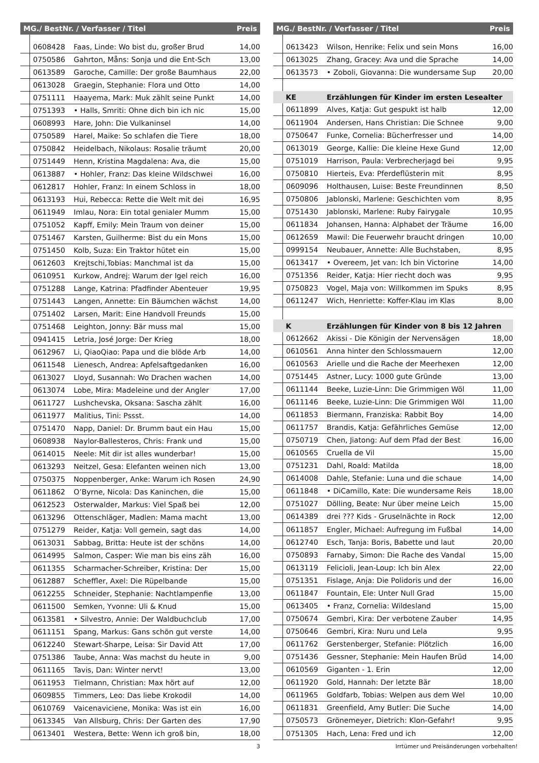| MG./ BestNr. / Verfasser / Titel | | | Preis |
| --- | --- | --- | --- |
| | 0608428 | Faas, Linde: Wo bist du, großer Brud | 14,00 |
| | 0750586 | Gahrton, Måns: Sonja und die Ent-Sch | 13,00 |
| | 0613589 | Garoche, Camille: Der große Baumhaus | 22,00 |
| | 0613028 | Graegin, Stephanie: Flora und Otto | 14,00 |
| | 0751111 | Haayema, Mark: Muk zählt seine Punkt | 14,00 |
| | 0751393 | • Halls, Smriti: Ohne dich bin ich nic | 15,00 |
| | 0608993 | Hare, John: Die Vulkaninsel | 14,00 |
| | 0750589 | Harel, Maike: So schlafen die Tiere | 18,00 |
| | 0750842 | Heidelbach, Nikolaus: Rosalie träumt | 20,00 |
| | 0751449 | Henn, Kristina Magdalena: Ava, die | 15,00 |
| | 0613887 | • Hohler, Franz: Das kleine Wildschwei | 16,00 |
| | 0612817 | Hohler, Franz: In einem Schloss in | 18,00 |
| | 0613193 | Hui, Rebecca: Rette die Welt mit dei | 16,95 |
| | 0611949 | Imlau, Nora: Ein total genialer Mumm | 15,00 |
| | 0751052 | Kapff, Emily: Mein Traum von deiner | 15,00 |
| | 0751467 | Karsten, Guilherme: Bist du ein Mons | 15,00 |
| | 0751450 | Kolb, Suza: Ein Traktor hütet ein | 15,00 |
| | 0612603 | Krejtschi,Tobias: Manchmal ist da | 15,00 |
| | 0610951 | Kurkow, Andrej: Warum der Igel reich | 16,00 |
| | 0751288 | Lange, Katrina: Pfadfinder Abenteuer | 19,95 |
| | 0751443 | Langen, Annette: Ein Bäumchen wächst | 14,00 |
| | 0751402 | Larsen, Marit: Eine Handvoll Freunds | 15,00 |
| | 0751468 | Leighton, Jonny: Bär muss mal | 15,00 |
| | 0941415 | Letria, José Jorge: Der Krieg | 18,00 |
| | 0612967 | Li, QiaoQiao: Papa und die blöde Arb | 14,00 |
| | 0611548 | Lienesch, Andrea: Apfelsaftgedanken | 16,00 |
| | 0613027 | Lloyd, Susannah: Wo Drachen wachen | 14,00 |
| | 0613074 | Lobe, Mira: Madeleine und der Angler | 17,00 |
| | 0611727 | Lushchevska, Oksana: Sascha zählt | 16,00 |
| | 0611977 | Malitius, Tini: Pssst. | 14,00 |
| | 0751470 | Napp, Daniel: Dr. Brumm baut ein Hau | 15,00 |
| | 0608938 | Naylor-Ballesteros, Chris: Frank und | 15,00 |
| | 0614015 | Neele: Mit dir ist alles wunderbar! | 15,00 |
| | 0613293 | Neitzel, Gesa: Elefanten weinen nich | 13,00 |
| | 0750375 | Noppenberger, Anke: Warum ich Rosen | 24,90 |
| | 0611862 | O’Byrne, Nicola: Das Kaninchen, die | 15,00 |
| | 0612523 | Osterwalder, Markus: Viel Spaß bei | 12,00 |
| | 0613296 | Ottenschläger, Madlen: Mama macht | 13,00 |
| | 0751279 | Reider, Katja: Voll gemein, sagt das | 14,00 |
| | 0613031 | Sabbag, Britta: Heute ist der schöns | 14,00 |
| | 0614995 | Salmon, Casper: Wie man bis eins zäh | 16,00 |
| | 0611355 | Scharmacher-Schreiber, Kristina: Der | 15,00 |
| | 0612887 | Scheffler, Axel: Die Rüpelbande | 15,00 |
| | 0612255 | Schneider, Stephanie: Nachtlampenfie | 13,00 |
| | 0611500 | Semken, Yvonne: Uli & Knud | 15,00 |
| | 0613581 | • Silvestro, Annie: Der Waldbuchclub | 17,00 |
| | 0611151 | Spang, Markus: Gans schön gut verste | 14,00 |
| | 0612240 | Stewart-Sharpe, Leisa: Sir David Att | 17,00 |
| | 0751386 | Taube, Anna: Was machst du heute in | 9,00 |
| | 0611165 | Tavis, Dan: Winter nervt! | 13,00 |
| | 0611953 | Tielmann, Christian: Max hört auf | 12,00 |
| | 0609855 | Timmers, Leo: Das liebe Krokodil | 14,00 |
| | 0610769 | Vaicenaviciene, Monika: Was ist ein | 16,00 |
| | 0613345 | Van Allsburg, Chris: Der Garten des | 17,90 |
| | 0613401 | Westera, Bette: Wenn ich groß bin, | 18,00 |
| MG./ BestNr. / Verfasser / Titel | | | Preis |
| --- | --- | --- | --- |
| | 0613423 | Wilson, Henrike: Felix und sein Mons | 16,00 |
| | 0613025 | Zhang, Gracey: Ava und die Sprache | 14,00 |
| | 0613573 | • Zoboli, Giovanna: Die wundersame Sup | 20,00 |
| | KE | Erzählungen für Kinder im ersten Lesealter | |
| | 0611899 | Alves, Katja: Gut gespukt ist halb | 12,00 |
| | 0611904 | Andersen, Hans Christian: Die Schnee | 9,00 |
| | 0750647 | Funke, Cornelia: Bücherfresser und | 14,00 |
| | 0613019 | George, Kallie: Die kleine Hexe Gund | 12,00 |
| | 0751019 | Harrison, Paula: Verbrecherjagd bei | 9,95 |
| | 0750810 | Hierteis, Eva: Pferdeflüsterin mit | 8,95 |
| | 0609096 | Holthausen, Luise: Beste Freundinnen | 8,50 |
| | 0750806 | Jablonski, Marlene: Geschichten vom | 8,95 |
| | 0751430 | Jablonski, Marlene: Ruby Fairygale | 10,95 |
| | 0611834 | Johansen, Hanna: Alphabet der Träume | 16,00 |
| | 0612659 | Mawil: Die Feuerwehr braucht dringen | 10,00 |
| | 0999154 | Neubauer, Annette: Alle Buchstaben, | 8,95 |
| | 0613417 | • Overeem, Jet van: Ich bin Victorine | 14,00 |
| | 0751356 | Reider, Katja: Hier riecht doch was | 9,95 |
| | 0750823 | Vogel, Maja von: Willkommen im Spuks | 8,95 |
| | 0611247 | Wich, Henriette: Koffer-Klau im Klas | 8,00 |
| | K | Erzählungen für Kinder von 8 bis 12 Jahren | |
| | 0612662 | Akissi - Die Königin der Nervensägen | 18,00 |
| | 0610561 | Anna hinter den Schlossmauern | 12,00 |
| | 0610563 | Arielle und die Rache der Meerhexen | 12,00 |
| | 0751445 | Astner, Lucy: 1000 gute Gründe | 13,00 |
| | 0611144 | Beeke, Luzie-Linn: Die Grimmigen Wöl | 11,00 |
| | 0611146 | Beeke, Luzie-Linn: Die Grimmigen Wöl | 11,00 |
| | 0611853 | Biermann, Franziska: Rabbit Boy | 14,00 |
| | 0611757 | Brandis, Katja: Gefährliches Gemüse | 12,00 |
| | 0750719 | Chen, Jiatong: Auf dem Pfad der Best | 16,00 |
| | 0610565 | Cruella de Vil | 15,00 |
| | 0751231 | Dahl, Roald: Matilda | 18,00 |
| | 0614008 | Dahle, Stefanie: Luna und die schaue | 14,00 |
| | 0611848 | • DiCamillo, Kate: Die wundersame Reis | 18,00 |
| | 0751027 | Dölling, Beate: Nur über meine Leich | 15,00 |
| | 0614389 | drei ??? Kids - Gruselnächte in Rock | 12,00 |
| | 0611857 | Engler, Michael: Aufregung im Fußbal | 14,00 |
| | 0612740 | Esch, Tanja: Boris, Babette und laut | 20,00 |
| | 0750893 | Farnaby, Simon: Die Rache des Vandal | 15,00 |
| | 0613119 | Felicioli, Jean-Loup: Ich bin Alex | 22,00 |
| | 0751351 | Fislage, Anja: Die Polidoris und der | 16,00 |
| | 0611847 | Fountain, Ele: Unter Null Grad | 15,00 |
| | 0613405 | • Franz, Cornelia: Wildesland | 15,00 |
| | 0750674 | Gembri, Kira: Der verbotene Zauber | 14,95 |
| | 0750646 | Gembri, Kira: Nuru und Lela | 9,95 |
| | 0611762 | Gerstenberger, Stefanie: Plötzlich | 16,00 |
| | 0751436 | Gessner, Stephanie: Mein Haufen Brüd | 14,00 |
| | 0610569 | Giganten - 1. Erin | 12,00 |
| | 0611920 | Gold, Hannah: Der letzte Bär | 18,00 |
| | 0611965 | Goldfarb, Tobias: Welpen aus dem Wel | 10,00 |
| | 0611831 | Greenfield, Amy Butler: Die Suche | 14,00 |
| | 0750573 | Grönemeyer, Dietrich: Klon-Gefahr! | 9,95 |
| | 0751305 | Hach, Lena: Fred und ich | 12,00 |
3 Irrtümer und Preisänderungen vorbehalten!